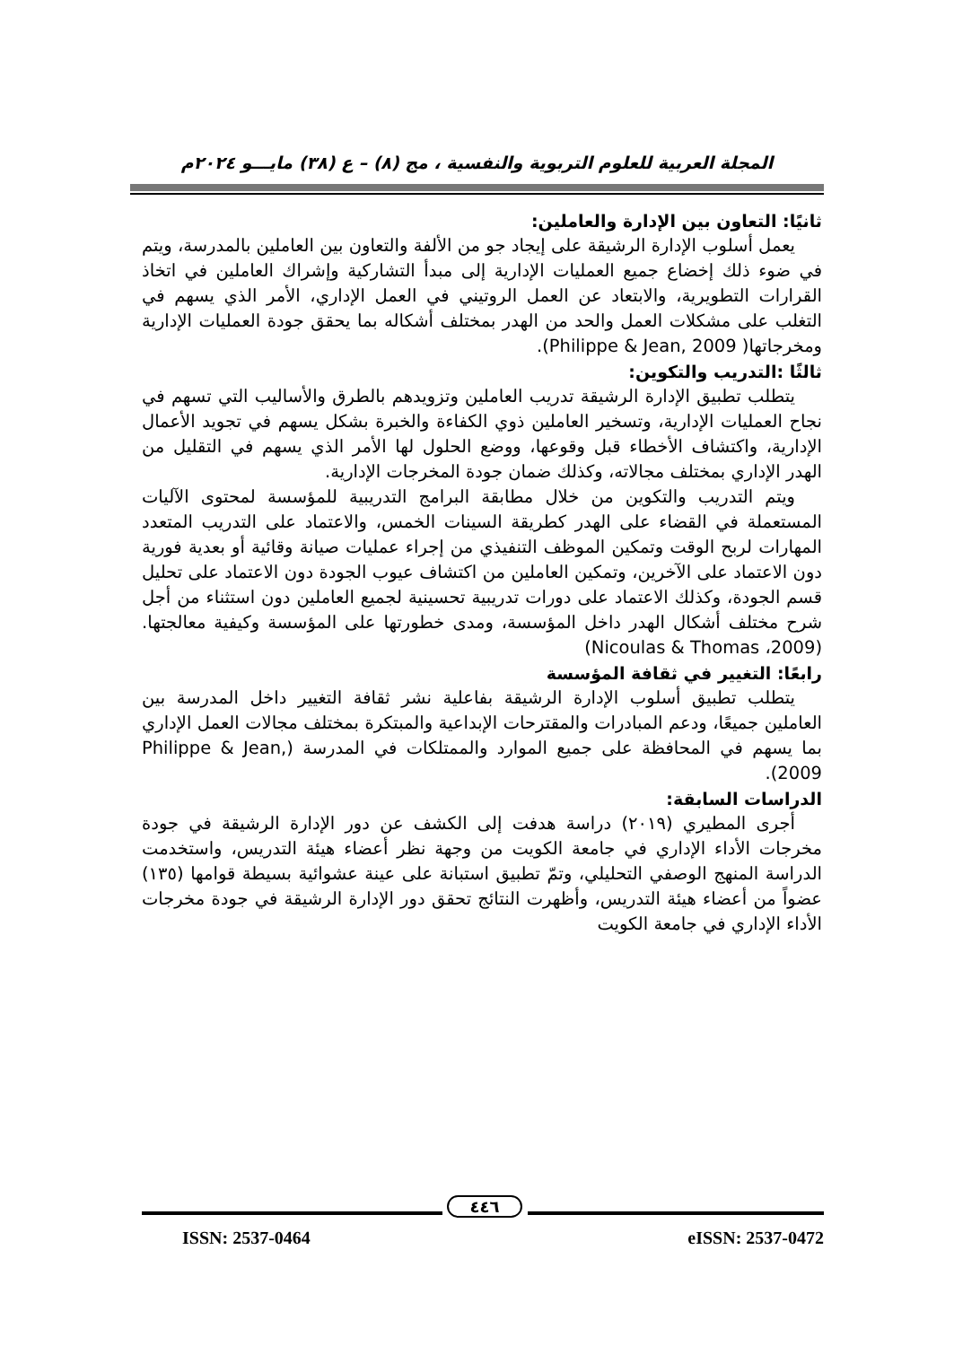المجلة العربية للعلوم التربوية والنفسية ، مج (٨) – ع (٣٨) مايـــو ٢٠٢٤م
ثانيًا: التعاون بين الإدارة والعاملين:
يعمل أسلوب الإدارة الرشيقة على إيجاد جو من الألفة والتعاون بين العاملين بالمدرسة، ويتم في ضوء ذلك إخضاع جميع العمليات الإدارية إلى مبدأ التشاركية وإشراك العاملين في اتخاذ القرارات التطويرية، والابتعاد عن العمل الروتيني في العمل الإداري، الأمر الذي يسهم في التغلب على مشكلات العمل والحد من الهدر بمختلف أشكاله بما يحقق جودة العمليات الإدارية ومخرجاتها( Philippe & Jean, 2009).
ثالثًا :التدريب والتكوين:
يتطلب تطبيق الإدارة الرشيقة تدريب العاملين وتزويدهم بالطرق والأساليب التي تسهم في نجاح العمليات الإدارية، وتسخير العاملين ذوي الكفاءة والخبرة بشكل يسهم في تجويد الأعمال الإدارية، واكتشاف الأخطاء قبل وقوعها، ووضع الحلول لها الأمر الذي يسهم في التقليل من الهدر الإداري بمختلف مجالاته، وكذلك ضمان جودة المخرجات الإدارية.
ويتم التدريب والتكوين من خلال مطابقة البرامج التدريبية للمؤسسة لمحتوى الآليات المستعملة في القضاء على الهدر كطريقة السينات الخمس، والاعتماد على التدريب المتعدد المهارات لربح الوقت وتمكين الموظف التنفيذي من إجراء عمليات صيانة وقائية أو بعدية فورية دون الاعتماد على الآخرين، وتمكين العاملين من اكتشاف عيوب الجودة دون الاعتماد على تحليل قسم الجودة، وكذلك الاعتماد على دورات تدريبية تحسينية لجميع العاملين دون استثناء من أجل شرح مختلف أشكال الهدر داخل المؤسسة، ومدى خطورتها على المؤسسة وكيفية معالجتها.(2009، Nicoulas & Thomas)
رابعًا: التغيير في ثقافة المؤسسة
يتطلب تطبيق أسلوب الإدارة الرشيقة بفاعلية نشر ثقافة التغيير داخل المدرسة بين العاملين جميعًا، ودعم المبادرات والمقترحات الإبداعية والمبتكرة بمختلف مجالات العمل الإداري بما يسهم في المحافظة على جميع الموارد والممتلكات في المدرسة (Philippe & Jean, 2009).
الدراسات السابقة:
أجرى المطيري (٢٠١٩) دراسة هدفت إلى الكشف عن دور الإدارة الرشيقة في جودة مخرجات الأداء الإداري في جامعة الكويت من وجهة نظر أعضاء هيئة التدريس، واستخدمت الدراسة المنهج الوصفي التحليلي، وتمّ تطبيق استبانة على عينة عشوائية بسيطة قوامها (١٣٥) عضواً من أعضاء هيئة التدريس، وأظهرت النتائج تحقق دور الإدارة الرشيقة في جودة مخرجات الأداء الإداري في جامعة الكويت
٤٤٦
ISSN: 2537-0464 eISSN: 2537-0472